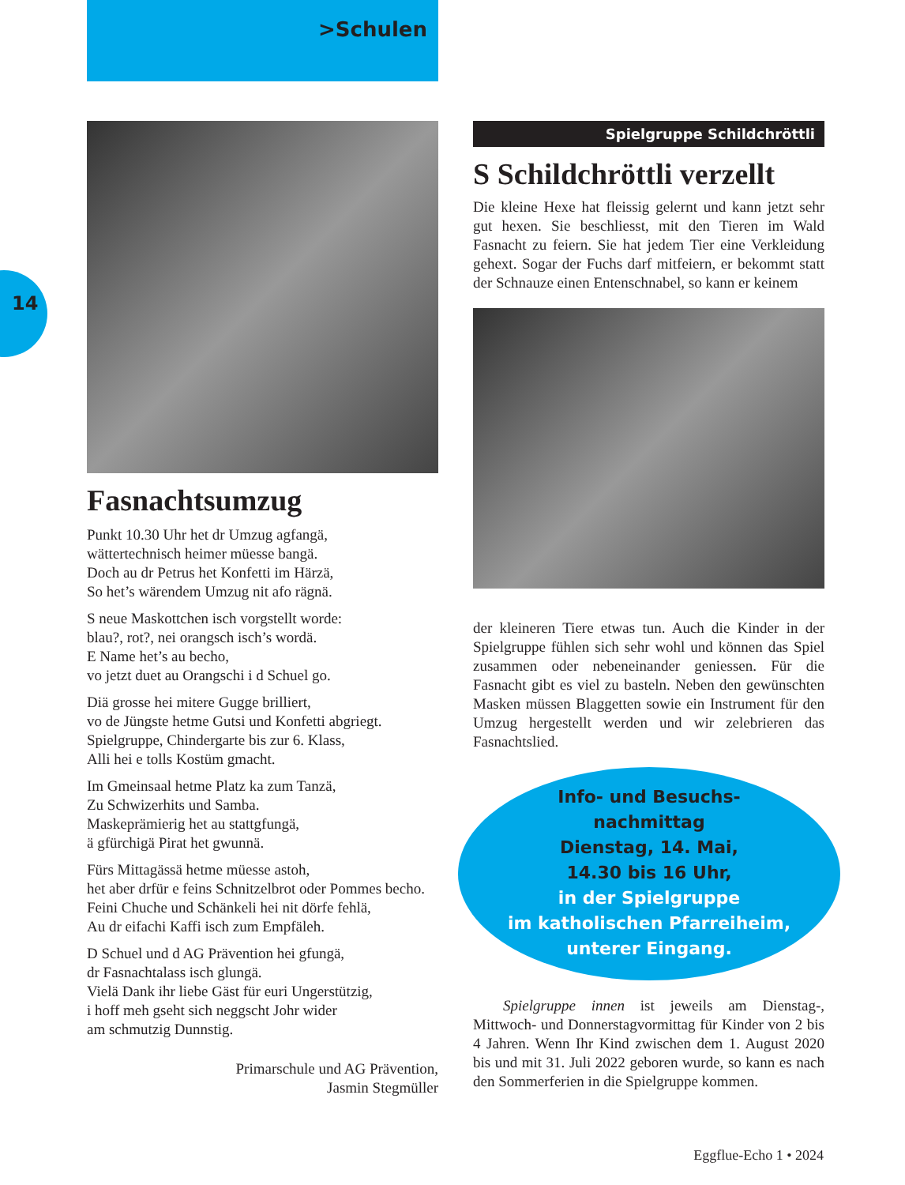>Schulen
14
Fasnachtsumzug
Punkt 10.30 Uhr het dr Umzug agfangä,
wättertechnisch heimer müesse bangä.
Doch au dr Petrus het Konfetti im Härzä,
So het’s wärendem Umzug nit afo rägnä.
S neue Maskottchen isch vorgstellt worde:
blau?, rot?, nei orangsch isch’s wordä.
E Name het’s au becho,
vo jetzt duet au Orangschi i d Schuel go.
Diä grosse hei mitere Gugge brilliert,
vo de Jüngste hetme Gutsi und Konfetti abgriegt.
Spielgruppe, Chindergarte bis zur 6. Klass,
Alli hei e tolls Kostüm gmacht.
Im Gmeinsaal hetme Platz ka zum Tanzä,
Zu Schwizerhits und Samba.
Maskeprämierig het au stattgfungä,
ä gfürchigä Pirat het gwunnä.
Fürs Mittagässä hetme müesse astoh,
het aber drfür e feins Schnitzelbrot oder Pommes becho.
Feini Chuche und Schänkeli hei nit dörfe fehlä,
Au dr eifachi Kaffi isch zum Empfäleh.
D Schuel und d AG Prävention hei gfungä,
dr Fasnachtalass isch glungä.
Vielä Dank ihr liebe Gäst für euri Ungerstützig,
i hoff meh gseht sich neggscht Johr wider
am schmutzig Dunnstig.
Primarschule und AG Prävention,
Jasmin Stegmüller
Spielgruppe Schildchröttli
S Schildchröttli verzellt
Die kleine Hexe hat fleissig gelernt und kann jetzt sehr gut hexen. Sie beschliesst, mit den Tieren im Wald Fasnacht zu feiern. Sie hat jedem Tier eine Verkleidung gehext. Sogar der Fuchs darf mitfeiern, er bekommt statt der Schnauze einen Entenschnabel, so kann er keinem
der kleineren Tiere etwas tun. Auch die Kinder in der Spielgruppe fühlen sich sehr wohl und können das Spiel zusammen oder nebeneinander geniessen. Für die Fasnacht gibt es viel zu basteln. Neben den gewünschten Masken müssen Blaggetten sowie ein Instrument für den Umzug hergestellt werden und wir zelebrieren das Fasnachtslied.
Info- und Besuchs-
nachmittag
Dienstag, 14. Mai,
14.30 bis 16 Uhr,
in der Spielgruppe
im katholischen Pfarreiheim,
unterer Eingang.
Spielgruppe innen ist jeweils am Dienstag-, Mittwoch- und Donnerstagvormittag für Kinder von 2 bis 4 Jahren. Wenn Ihr Kind zwischen dem 1. August 2020 bis und mit 31. Juli 2022 geboren wurde, so kann es nach den Sommerferien in die Spielgruppe kommen.
Eggflue-Echo 1 • 2024